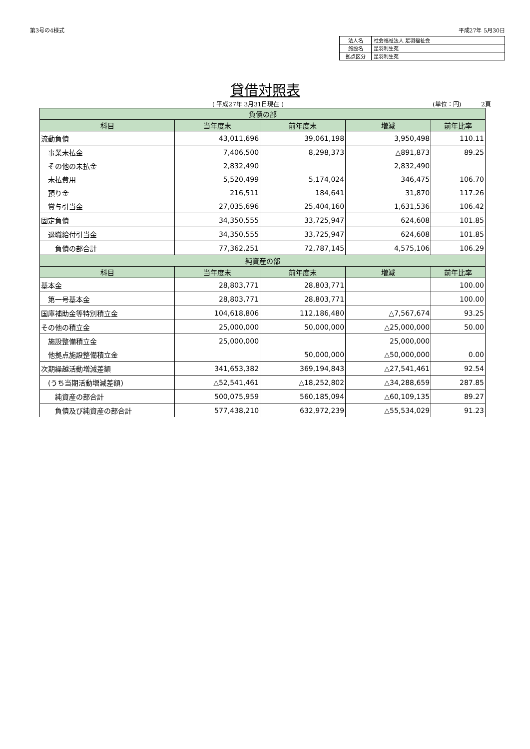第3号の4様式 平成27年 5月30日
| 法人名 | 社会福祉法人 足羽福祉会 |
| 施設名 | 足羽利生苑 |
| 拠点区分 | 足羽利生苑 |
貸借対照表
( 平成27年 3月31日現在 ) (単位：円) 2頁
| 負債の部 | | | | |
| --- | --- | --- | --- | --- |
| 科目 | 当年度末 | 前年度末 | 増減 | 前年比率 |
| 流動負債 | 43,011,696 | 39,061,198 | 3,950,498 | 110.11 |
| 事業未払金 | 7,406,500 | 8,298,373 | △891,873 | 89.25 |
| その他の未払金 | 2,832,490 | | 2,832,490 | |
| 未払費用 | 5,520,499 | 5,174,024 | 346,475 | 106.70 |
| 預り金 | 216,511 | 184,641 | 31,870 | 117.26 |
| 賞与引当金 | 27,035,696 | 25,404,160 | 1,631,536 | 106.42 |
| 固定負債 | 34,350,555 | 33,725,947 | 624,608 | 101.85 |
| 退職給付引当金 | 34,350,555 | 33,725,947 | 624,608 | 101.85 |
| 負債の部合計 | 77,362,251 | 72,787,145 | 4,575,106 | 106.29 |
| 純資産の部 | | | | |
| 科目 | 当年度末 | 前年度末 | 増減 | 前年比率 |
| 基本金 | 28,803,771 | 28,803,771 | | 100.00 |
| 第一号基本金 | 28,803,771 | 28,803,771 | | 100.00 |
| 国庫補助金等特別積立金 | 104,618,806 | 112,186,480 | △7,567,674 | 93.25 |
| その他の積立金 | 25,000,000 | 50,000,000 | △25,000,000 | 50.00 |
| 施設整備積立金 | 25,000,000 | | 25,000,000 | |
| 他拠点施設整備積立金 | | 50,000,000 | △50,000,000 | 0.00 |
| 次期繰越活動増減差額 | 341,653,382 | 369,194,843 | △27,541,461 | 92.54 |
| (うち当期活動増減差額) | △52,541,461 | △18,252,802 | △34,288,659 | 287.85 |
| 純資産の部合計 | 500,075,959 | 560,185,094 | △60,109,135 | 89.27 |
| 負債及び純資産の部合計 | 577,438,210 | 632,972,239 | △55,534,029 | 91.23 |